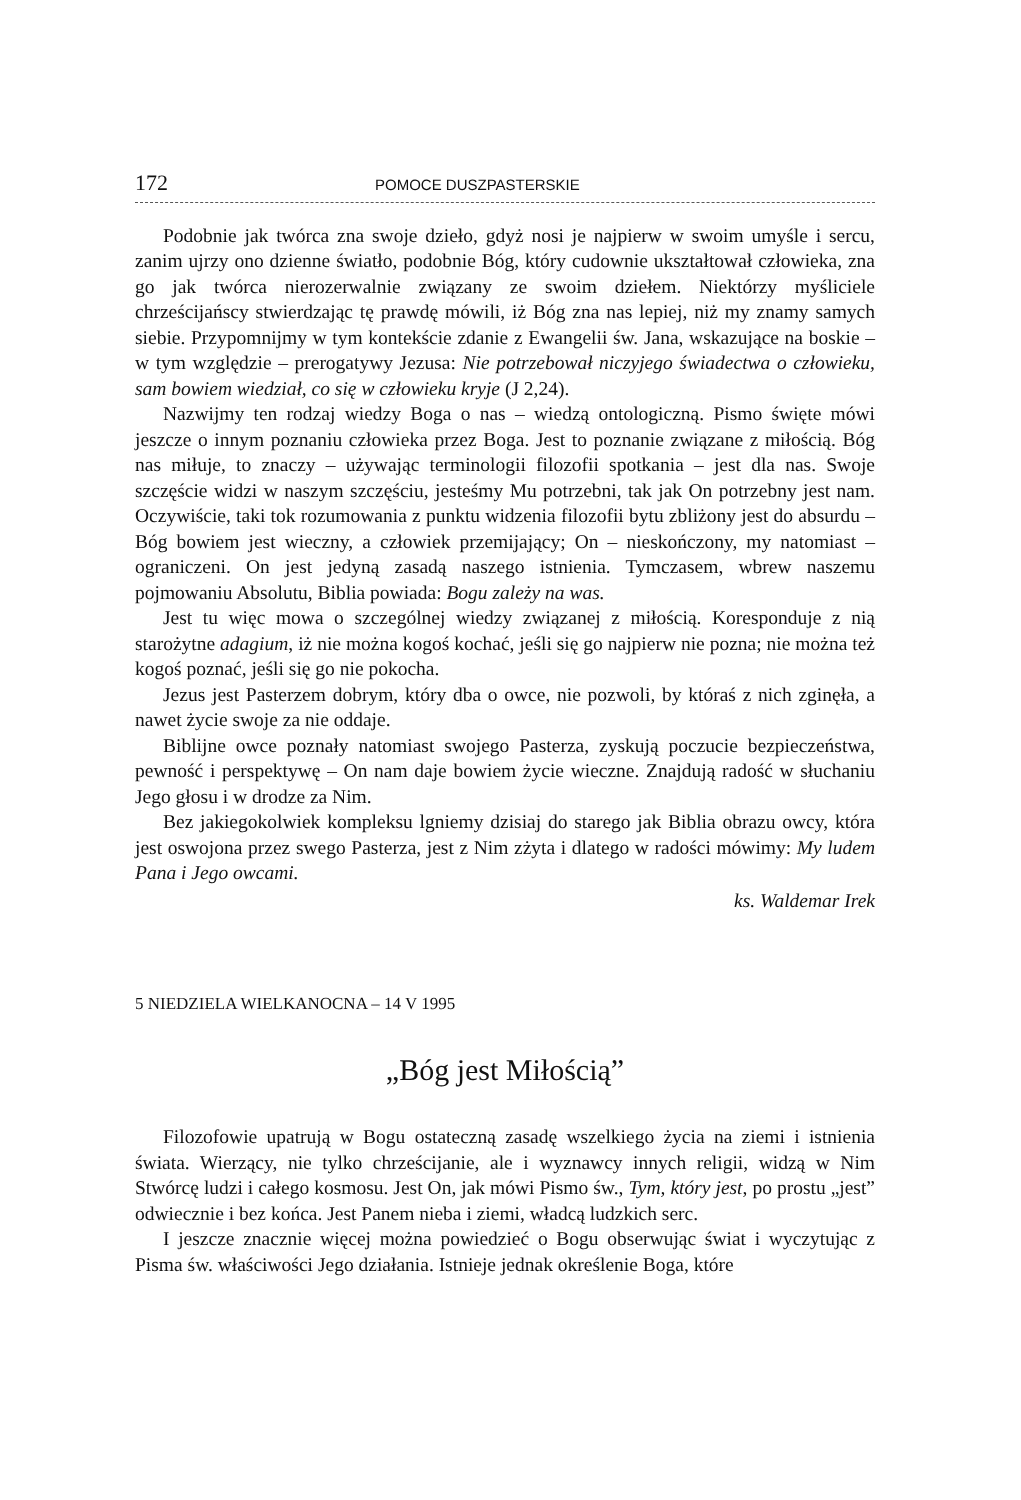172 POMOCE DUSZPASTERSKIE
Podobnie jak twórca zna swoje dzieło, gdyż nosi je najpierw w swoim umyśle i sercu, zanim ujrzy ono dzienne światło, podobnie Bóg, który cudownie ukształtował człowieka, zna go jak twórca nierozerwalnie związany ze swoim dziełem. Niektórzy myśliciele chrześcijańscy stwierdzając tę prawdę mówili, iż Bóg zna nas lepiej, niż my znamy samych siebie. Przypomnijmy w tym kontekście zdanie z Ewangelii św. Jana, wskazujące na boskie – w tym względzie – prerogatywy Jezusa: Nie potrzebował niczyjego świadectwa o człowieku, sam bowiem wiedział, co się w człowieku kryje (J 2,24).
Nazwijmy ten rodzaj wiedzy Boga o nas – wiedzą ontologiczną. Pismo święte mówi jeszcze o innym poznaniu człowieka przez Boga. Jest to poznanie związane z miłością. Bóg nas miłuje, to znaczy – używając terminologii filozofii spotkania – jest dla nas. Swoje szczęście widzi w naszym szczęściu, jesteśmy Mu potrzebni, tak jak On potrzebny jest nam. Oczywiście, taki tok rozumowania z punktu widzenia filozofii bytu zbliżony jest do absurdu – Bóg bowiem jest wieczny, a człowiek przemijający; On – nieskończony, my natomiast – ograniczeni. On jest jedyną zasadą naszego istnienia. Tymczasem, wbrew naszemu pojmowaniu Absolutu, Biblia powiada: Bogu zależy na was.
Jest tu więc mowa o szczególnej wiedzy związanej z miłością. Koresponduje z nią starożytne adagium, iż nie można kogoś kochać, jeśli się go najpierw nie pozna; nie można też kogoś poznać, jeśli się go nie pokocha.
Jezus jest Pasterzem dobrym, który dba o owce, nie pozwoli, by któraś z nich zginęła, a nawet życie swoje za nie oddaje.
Biblijne owce poznały natomiast swojego Pasterza, zyskują poczucie bezpieczeństwa, pewność i perspektywę – On nam daje bowiem życie wieczne. Znajdują radość w słuchaniu Jego głosu i w drodze za Nim.
Bez jakiegokolwiek kompleksu lgniemy dzisiaj do starego jak Biblia obrazu owcy, która jest oswojona przez swego Pasterza, jest z Nim zżyta i dlatego w radości mówimy: My ludem Pana i Jego owcami.
ks. Waldemar Irek
5 NIEDZIELA WIELKANOCNA – 14 V 1995
„Bóg jest Miłością”
Filozofowie upatrują w Bogu ostateczną zasadę wszelkiego życia na ziemi i istnienia świata. Wierzący, nie tylko chrześcijanie, ale i wyznawcy innych religii, widzą w Nim Stwórcę ludzi i całego kosmosu. Jest On, jak mówi Pismo św., Tym, który jest, po prostu „jest” odwiecznie i bez końca. Jest Panem nieba i ziemi, władcą ludzkich serc.
I jeszcze znacznie więcej można powiedzieć o Bogu obserwując świat i wyczytując z Pisma św. właściwości Jego działania. Istnieje jednak określenie Boga, które